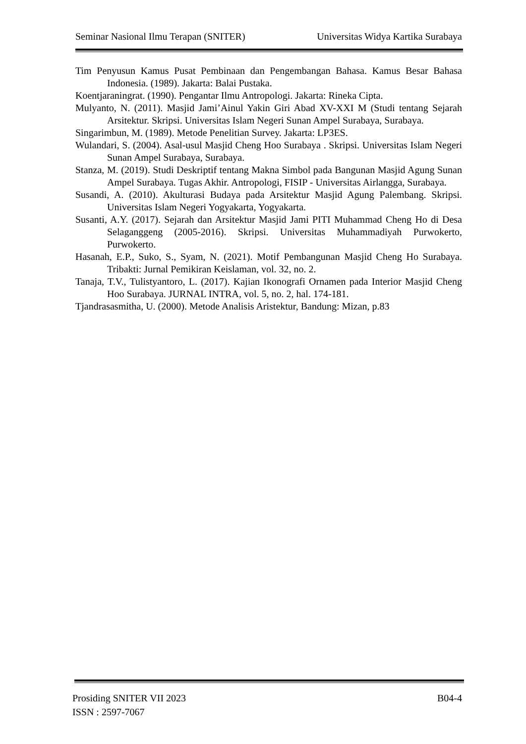Seminar Nasional Ilmu Terapan (SNITER) Universitas Widya Kartika Surabaya
Tim Penyusun Kamus Pusat Pembinaan dan Pengembangan Bahasa. Kamus Besar Bahasa Indonesia. (1989). Jakarta: Balai Pustaka.
Koentjaraningrat. (1990). Pengantar Ilmu Antropologi. Jakarta: Rineka Cipta.
Mulyanto, N. (2011). Masjid Jami’Ainul Yakin Giri Abad XV-XXI M (Studi tentang Sejarah Arsitektur. Skripsi. Universitas Islam Negeri Sunan Ampel Surabaya, Surabaya.
Singarimbun, M. (1989). Metode Penelitian Survey. Jakarta: LP3ES.
Wulandari, S. (2004). Asal-usul Masjid Cheng Hoo Surabaya . Skripsi. Universitas Islam Negeri Sunan Ampel Surabaya, Surabaya.
Stanza, M. (2019). Studi Deskriptif tentang Makna Simbol pada Bangunan Masjid Agung Sunan Ampel Surabaya. Tugas Akhir. Antropologi, FISIP - Universitas Airlangga, Surabaya.
Susandi, A. (2010). Akulturasi Budaya pada Arsitektur Masjid Agung Palembang. Skripsi. Universitas Islam Negeri Yogyakarta, Yogyakarta.
Susanti, A.Y. (2017). Sejarah dan Arsitektur Masjid Jami PITI Muhammad Cheng Ho di Desa Selaganggeng (2005-2016). Skripsi. Universitas Muhammadiyah Purwokerto, Purwokerto.
Hasanah, E.P., Suko, S., Syam, N. (2021). Motif Pembangunan Masjid Cheng Ho Surabaya. Tribakti: Jurnal Pemikiran Keislaman, vol. 32, no. 2.
Tanaja, T.V., Tulistyantoro, L. (2017). Kajian Ikonografi Ornamen pada Interior Masjid Cheng Hoo Surabaya. JURNAL INTRA, vol. 5, no. 2, hal. 174-181.
Tjandrasasmitha, U. (2000). Metode Analisis Aristektur, Bandung: Mizan, p.83
Prosiding SNITER VII 2023 B04-4
ISSN : 2597-7067